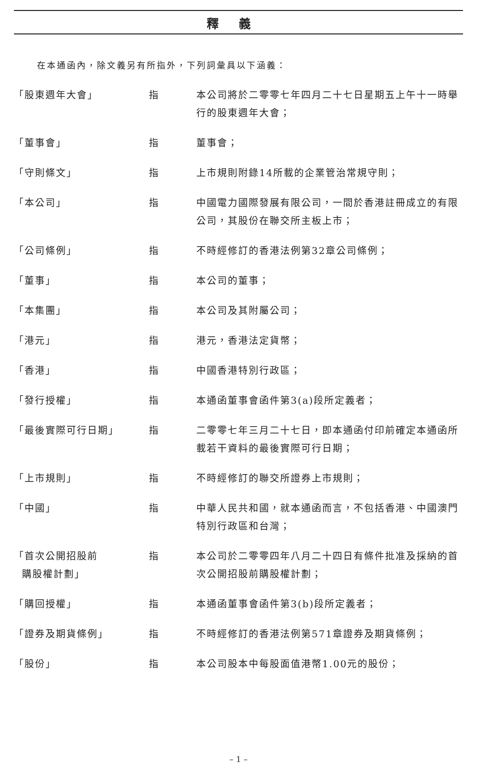釋義
在本通函內，除文義另有所指外，下列詞彙具以下涵義：
| 「股東週年大會」 | 指 | 本公司將於二零零七年四月二十七日星期五上午十一時舉行的股東週年大會； |
| 「董事會」 | 指 | 董事會； |
| 「守則條文」 | 指 | 上市規則附錄14所載的企業管治常規守則； |
| 「本公司」 | 指 | 中國電力國際發展有限公司，一間於香港註冊成立的有限公司，其股份在聯交所主板上市； |
| 「公司條例」 | 指 | 不時經修訂的香港法例第32章公司條例； |
| 「董事」 | 指 | 本公司的董事； |
| 「本集團」 | 指 | 本公司及其附屬公司； |
| 「港元」 | 指 | 港元，香港法定貨幣； |
| 「香港」 | 指 | 中國香港特別行政區； |
| 「發行授權」 | 指 | 本通函董事會函件第3(a)段所定義者； |
| 「最後實際可行日期」 | 指 | 二零零七年三月二十七日，即本通函付印前確定本通函所載若干資料的最後實際可行日期； |
| 「上市規則」 | 指 | 不時經修訂的聯交所證券上市規則； |
| 「中國」 | 指 | 中華人民共和國，就本通函而言，不包括香港、中國澳門特別行政區和台灣； |
| 「首次公開招股前 購股權計劃」 | 指 | 本公司於二零零四年八月二十四日有條件批准及採納的首次公開招股前購股權計劃； |
| 「購回授權」 | 指 | 本通函董事會函件第3(b)段所定義者； |
| 「證券及期貨條例」 | 指 | 不時經修訂的香港法例第571章證券及期貨條例； |
| 「股份」 | 指 | 本公司股本中每股面值港幣1.00元的股份； |
– 1 –